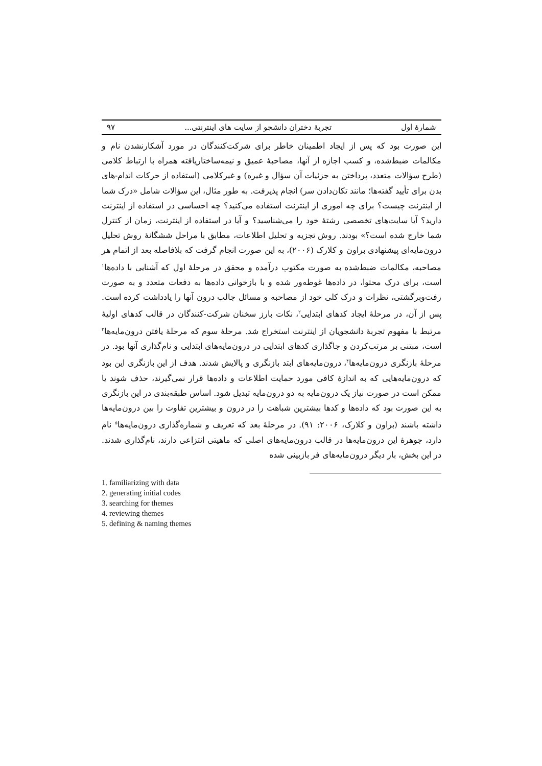شمارهٔ اول تجربهٔ دختران دانشجو از سایت های اینترنتی... ۹۷
این صورت بود که پس از ایجاد اطمینان خاطر برای شرکت‌کنندگان در مورد آشکارنشدن نام و مکالمات ضبط‌شده، و کسب اجازه از آنها، مصاحبهٔ عمیق و نیمه‌ساختاریافته همراه با ارتباط کلامی (طرح سؤالات متعدد، پرداختن به جزئیات آن سؤال و غیره) و غیرکلامی (استفاده از حرکات اندام-های بدن برای تأیید گفته‌ها؛ مانند تکان‌دادن سر) انجام پذیرفت. به طور مثال، این سؤالات شامل «درک شما از اینترنت چیست؟ برای چه اموری از اینترنت استفاده می‌کنید؟ چه احساسی در استفاده از اینترنت دارید؟ آیا سایت‌های تخصصی رشتهٔ خود را می‌شناسید؟ و آیا در استفاده از اینترنت، زمان از کنترل شما خارج شده است؟» بودند. روش تجزیه و تحلیل اطلاعات، مطابق با مراحل ششگانهٔ روش تحلیل درون‌مایه‌ای پیشنهادی براون و کلارک (۲۰۰۶)، به این صورت انجام گرفت که بلافاصله بعد از اتمام هر مصاحبه، مکالمات ضبط‌شده به صورت مکتوب درآمده و محقق در مرحلهٔ اول که آشنایی با داده‌ها<sup>۱</sup> است، برای درک محتوا، در داده‌ها غوطه‌ور شده و با بازخوانی داده‌ها به دفعات متعدد و به صورت رفت‌وبرگشتی، نظرات و درک کلی خود از مصاحبه و مسائل جالب درون آنها را یادداشت کرده است. پس از آن، در مرحلهٔ ایجاد کدهای ابتدایی<sup>۲</sup>، نکات بارز سخنان شرکت-کنندگان در قالب کدهای اولیهٔ مرتبط با مفهوم تجربهٔ دانشجویان از اینترنت استخراج شد. مرحلهٔ سوم که مرحلهٔ یافتن درون‌مایه‌ها<sup>۳</sup> است، مبتنی بر مرتب‌کردن و جاگذاری کدهای ابتدایی در درون‌مایه‌های ابتدایی و نام‌گذاری آنها بود. در مرحلهٔ بازنگری درون‌مایه‌ها<sup>۴</sup>، درون‌مایه‌های ابتد بازنگری و پالایش شدند. هدف از این بازنگری این بود که درون‌مایه‌هایی که به اندازهٔ کافی مورد حمایت اطلاعات و داده‌ها قرار نمی‌گیرند، حذف شوند یا ممکن است در صورت نیاز یک درون‌مایه به دو درون‌مایه تبدیل شود. اساس طبقه‌بندی در این بازنگری به این صورت بود که داده‌ها و کدها بیشترین شباهت را در درون و بیشترین تفاوت را بین درون‌مایه‌ها داشته باشند (براون و کلارک، ۲۰۰۶: ۹۱). در مرحلهٔ بعد که تعریف و شماره‌گذاری درون‌مایه‌ها<sup>۵</sup> نام دارد، جوهرهٔ این درون‌مایه‌ها در قالب درون‌مایه‌های اصلی که ماهیتی انتزاعی دارند، نام‌گذاری شدند. در این بخش، بار دیگر درون‌مایه‌های فر بازبینی شده
1. familiarizing with data
2. generating initial codes
3. searching for themes
4. reviewing themes
5. defining & naming themes